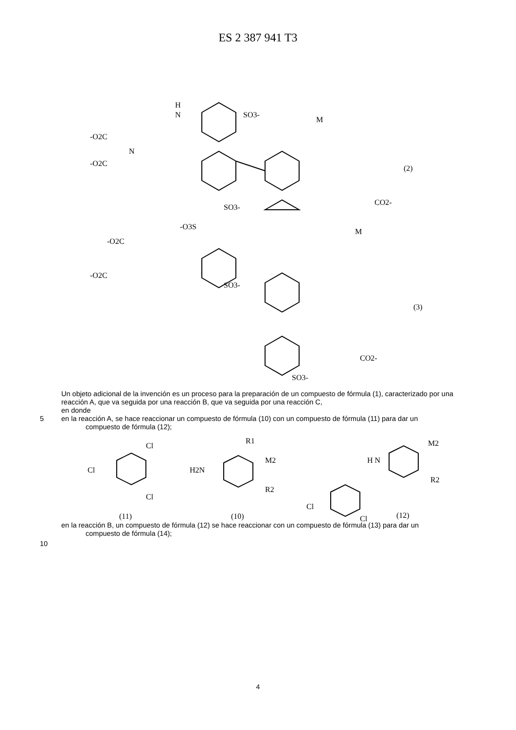ES 2 387 941 T3
H
N
SO3-
M
-O2C
-O2C
N
(2)
SO3-
CO2-
-O3S
M
-O2C
-O2C
SO3-
(3)
CO2-
SO3-
Un objeto adicional de la invención es un proceso para la preparación de un compuesto de fórmula (1), caracterizado por una reacción A, que va seguida por una reacción B, que va seguida por una reacción C,
en donde
5
en la reacción A, se hace reaccionar un compuesto de fórmula (10) con un compuesto de fórmula (11) para dar un
compuesto de fórmula (12);
Cl
Cl
Cl
H2N
R1
M2
R2
H N
M2
R2
Cl
Cl
(11)
(10)
(12)
en la reacción B, un compuesto de fórmula (12) se hace reaccionar con un compuesto de fórmula (13) para dar un
compuesto de fórmula (14);
10
4